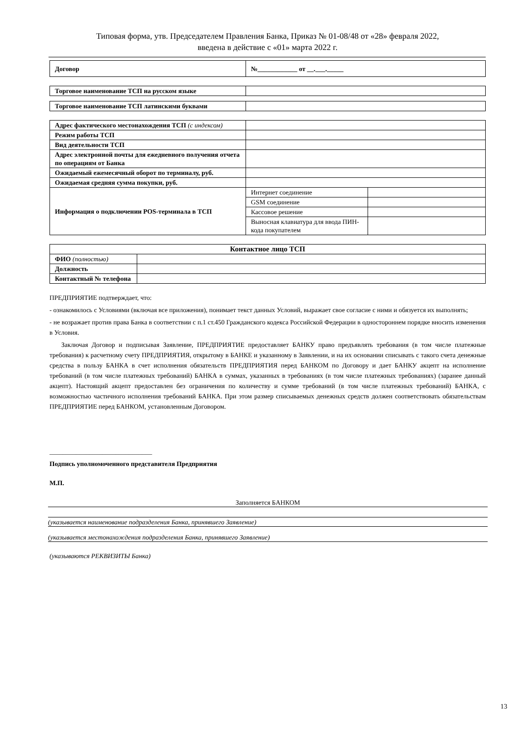Типовая форма, утв. Председателем Правления Банка, Приказ № 01-08/48 от «28» февраля 2022,
введена в действие с «01» марта 2022 г.
| Договор | №____________ от __.___._____ |
| Торговое наименование ТСП на русском языке | |
| Торговое наименование ТСП латинскими буквами | |
| Адрес фактического местонахождения ТСП (с индексом) | | |
| Режим работы ТСП | | |
| Вид деятельности ТСП | | |
| Адрес электронной почты для ежедневного получения отчета по операциям от Банка | | |
| Ожидаемый ежемесячный оборот по терминалу, руб. | | |
| Ожидаемая средняя сумма покупки, руб. | | |
| Информация о подключении POS-терминала в ТСП | Интернет соединение | |
| | GSM соединение | |
| | Кассовое решение | |
| | Выносная клавиатура для ввода ПИН-кода покупателем | |
| Контактное лицо ТСП | |
| ФИО (полностью) | |
| Должность | |
| Контактный № телефона | |
ПРЕДПРИЯТИЕ подтверждает, что:
- ознакомилось с Условиями (включая все приложения), понимает текст данных Условий, выражает свое согласие с ними и обязуется их выполнять;
- не возражает против права Банка в соответствии с п.1 ст.450 Гражданского кодекса Российской Федерации в одностороннем порядке вносить изменения в Условия.
Заключая Договор и подписывая Заявление, ПРЕДПРИЯТИЕ предоставляет БАНКУ право предъявлять требования (в том числе платежные требования) к расчетному счету ПРЕДПРИЯТИЯ, открытому в БАНКЕ и указанному в Заявлении, и на их основании списывать с такого счета денежные средства в пользу БАНКА в счет исполнения обязательств ПРЕДПРИЯТИЯ перед БАНКОМ по Договору и дает БАНКУ акцепт на исполнение требований (в том числе платежных требований) БАНКА в суммах, указанных в требованиях (в том числе платежных требованиях) (заранее данный акцепт). Настоящий акцепт предоставлен без ограничения по количеству и сумме требований (в том числе платежных требований) БАНКА, с возможностью частичного исполнения требований БАНКА. При этом размер списываемых денежных средств должен соответствовать обязательствам ПРЕДПРИЯТИЕ перед БАНКОМ, установленным Договором.
_______________________________
Подпись уполномоченного представителя Предприятия
М.П.
Заполняется БАНКОМ
(указывается наименование подразделения Банка, принявшего Заявление)
(указывается местонахождения подразделения Банка, принявшего Заявление)
(указываются РЕКВИЗИТЫ Банка)
13